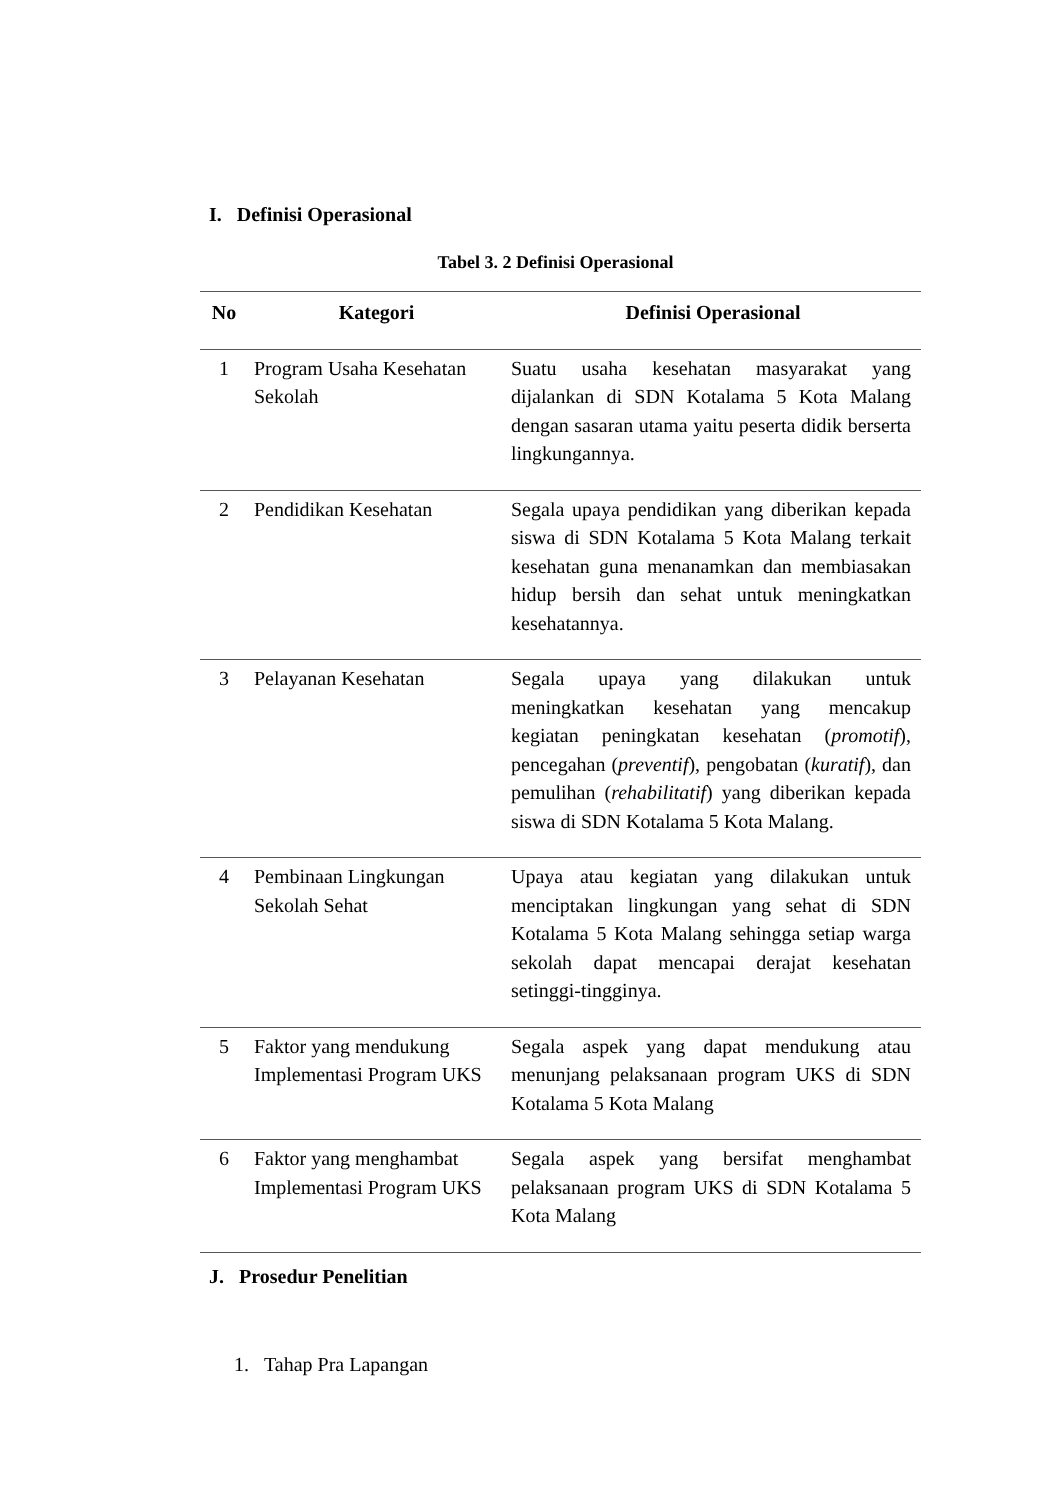I. Definisi Operasional
Tabel 3. 2 Definisi Operasional
| No | Kategori | Definisi Operasional |
| --- | --- | --- |
| 1 | Program Usaha Kesehatan Sekolah | Suatu usaha kesehatan masyarakat yang dijalankan di SDN Kotalama 5 Kota Malang dengan sasaran utama yaitu peserta didik berserta lingkungannya. |
| 2 | Pendidikan Kesehatan | Segala upaya pendidikan yang diberikan kepada siswa di SDN Kotalama 5 Kota Malang terkait kesehatan guna menanamkan dan membiasakan hidup bersih dan sehat untuk meningkatkan kesehatannya. |
| 3 | Pelayanan Kesehatan | Segala upaya yang dilakukan untuk meningkatkan kesehatan yang mencakup kegiatan peningkatan kesehatan ( promotif ), pencegahan ( preventif ), pengobatan ( kuratif ), dan pemulihan ( rehabilitatif ) yang diberikan kepada siswa di SDN Kotalama 5 Kota Malang. |
| 4 | Pembinaan Lingkungan Sekolah Sehat | Upaya atau kegiatan yang dilakukan untuk menciptakan lingkungan yang sehat di SDN Kotalama 5 Kota Malang sehingga setiap warga sekolah dapat mencapai derajat kesehatan setinggi-tingginya. |
| 5 | Faktor yang mendukung Implementasi Program UKS | Segala aspek yang dapat mendukung atau menunjang pelaksanaan program UKS di SDN Kotalama 5 Kota Malang |
| 6 | Faktor yang menghambat Implementasi Program UKS | Segala aspek yang bersifat menghambat pelaksanaan program UKS di SDN Kotalama 5 Kota Malang |
J. Prosedur Penelitian
1. Tahap Pra Lapangan